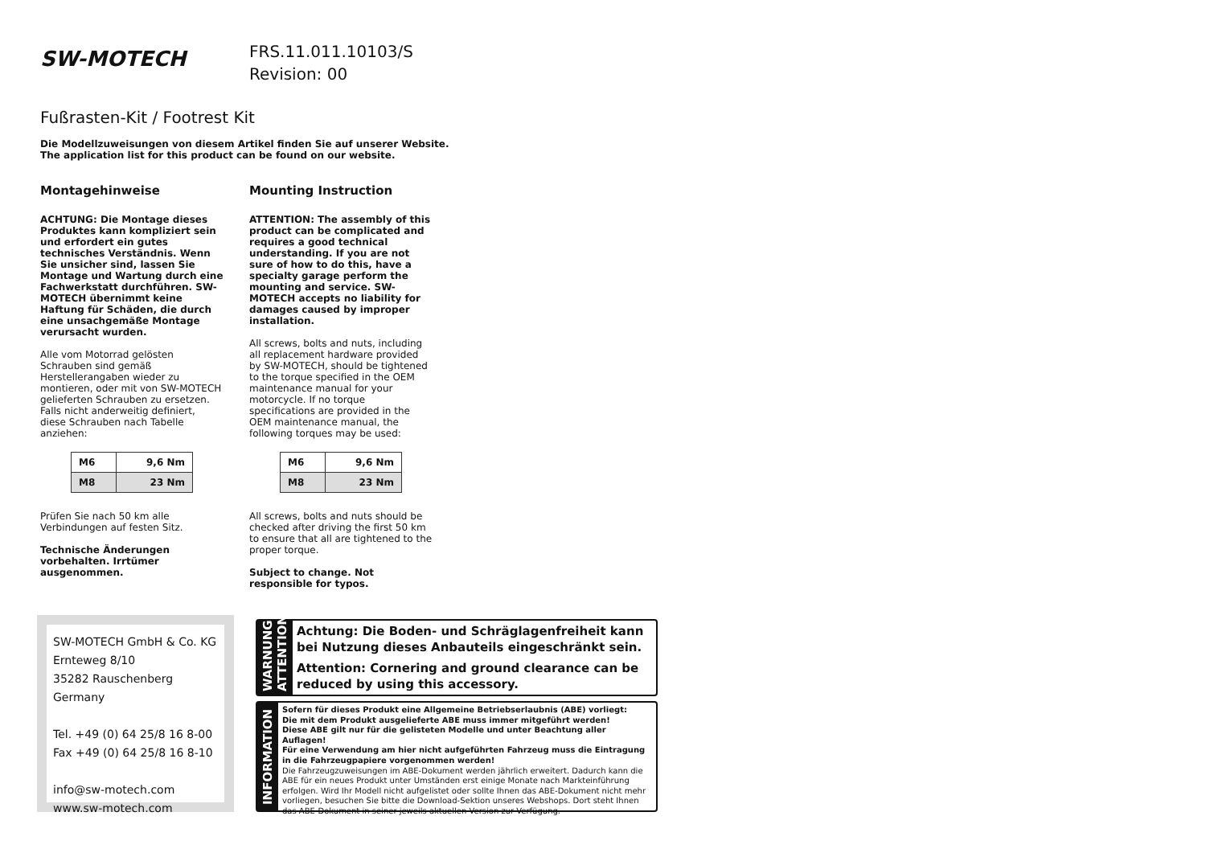SW-MOTECH
FRS.11.011.10103/S
Revision: 00
Fußrasten-Kit / Footrest Kit
Die Modellzuweisungen von diesem Artikel finden Sie auf unserer Website.
The application list for this product can be found on our website.
Montagehinweise
ACHTUNG: Die Montage dieses Produktes kann kompliziert sein und erfordert ein gutes technisches Verständnis. Wenn Sie unsicher sind, lassen Sie Montage und Wartung durch eine Fachwerkstatt durchführen. SW-MOTECH übernimmt keine Haftung für Schäden, die durch eine unsachgemäße Montage verursacht wurden.
Alle vom Motorrad gelösten Schrauben sind gemäß Herstellerangaben wieder zu montieren, oder mit von SW-MOTECH gelieferten Schrauben zu ersetzen. Falls nicht anderweitig definiert, diese Schrauben nach Tabelle anziehen:
| M6 | 9,6 Nm |
| M8 | 23 Nm |
Prüfen Sie nach 50 km alle Verbindungen auf festen Sitz.
Technische Änderungen vorbehalten. Irrtümer ausgenommen.
Mounting Instruction
ATTENTION: The assembly of this product can be complicated and requires a good technical understanding. If you are not sure of how to do this, have a specialty garage perform the mounting and service. SW-MOTECH accepts no liability for damages caused by improper installation.
All screws, bolts and nuts, including all replacement hardware provided by SW-MOTECH, should be tightened to the torque specified in the OEM maintenance manual for your motorcycle. If no torque specifications are provided in the OEM maintenance manual, the following torques may be used:
| M6 | 9,6 Nm |
| M8 | 23 Nm |
All screws, bolts and nuts should be checked after driving the first 50 km to ensure that all are tightened to the proper torque.
Subject to change. Not responsible for typos.
SW-MOTECH GmbH & Co. KG
Ernteweg 8/10
35282 Rauschenberg
Germany
Tel. +49 (0) 64 25/8 16 8-00
Fax +49 (0) 64 25/8 16 8-10
info@sw-motech.com
www.sw-motech.com
WARNUNG
ATTENTION
Achtung: Die Boden- und Schräglagenfreiheit kann bei Nutzung dieses Anbauteils eingeschränkt sein.
Attention: Cornering and ground clearance can be reduced by using this accessory.
INFORMATION
Sofern für dieses Produkt eine Allgemeine Betriebserlaubnis (ABE) vorliegt:
Die mit dem Produkt ausgelieferte ABE muss immer mitgeführt werden!
Diese ABE gilt nur für die gelisteten Modelle und unter Beachtung aller Auflagen!
Für eine Verwendung am hier nicht aufgeführten Fahrzeug muss die Eintragung in die Fahrzeugpapiere vorgenommen werden!
Die Fahrzeugzuweisungen im ABE-Dokument werden jährlich erweitert. Dadurch kann die ABE für ein neues Produkt unter Umständen erst einige Monate nach Markteinführung erfolgen. Wird Ihr Modell nicht aufgelistet oder sollte Ihnen das ABE-Dokument nicht mehr vorliegen, besuchen Sie bitte die Download-Sektion unseres Webshops. Dort steht Ihnen das ABE-Dokument in seiner jeweils aktuellen Version zur Verfügung.